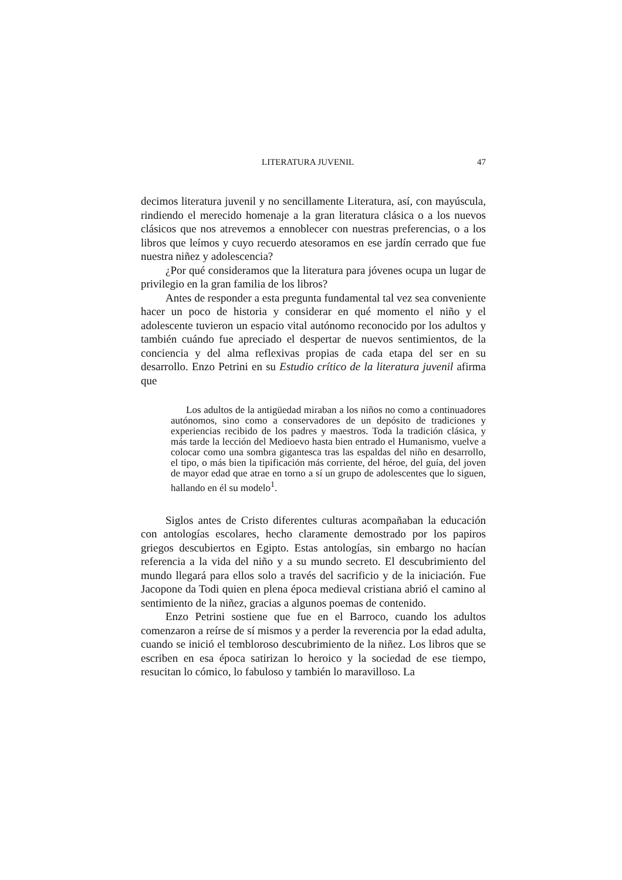LITERATURA JUVENIL 47
decimos literatura juvenil y no sencillamente Literatura, así, con mayúscula, rindiendo el merecido homenaje a la gran literatura clásica o a los nuevos clásicos que nos atrevemos a ennoblecer con nuestras preferencias, o a los libros que leímos y cuyo recuerdo atesoramos en ese jardín cerrado que fue nuestra niñez y adolescencia?
¿Por qué consideramos que la literatura para jóvenes ocupa un lugar de privilegio en la gran familia de los libros?
Antes de responder a esta pregunta fundamental tal vez sea conveniente hacer un poco de historia y considerar en qué momento el niño y el adolescente tuvieron un espacio vital autónomo reconocido por los adultos y también cuándo fue apreciado el despertar de nuevos sentimientos, de la conciencia y del alma reflexivas propias de cada etapa del ser en su desarrollo. Enzo Petrini en su Estudio crítico de la literatura juvenil afirma que
Los adultos de la antigüedad miraban a los niños no como a continuadores autónomos, sino como a conservadores de un depósito de tradiciones y experiencias recibido de los padres y maestros. Toda la tradición clásica, y más tarde la lección del Medioevo hasta bien entrado el Humanismo, vuelve a colocar como una sombra gigantesca tras las espaldas del niño en desarrollo, el tipo, o más bien la tipificación más corriente, del héroe, del guía, del joven de mayor edad que atrae en torno a sí un grupo de adolescentes que lo siguen, hallando en él su modelo<sup>1</sup>.
Siglos antes de Cristo diferentes culturas acompañaban la educación con antologías escolares, hecho claramente demostrado por los papiros griegos descubiertos en Egipto. Estas antologías, sin embargo no hacían referencia a la vida del niño y a su mundo secreto. El descubrimiento del mundo llegará para ellos solo a través del sacrificio y de la iniciación. Fue Jacopone da Todi quien en plena época medieval cristiana abrió el camino al sentimiento de la niñez, gracias a algunos poemas de contenido.
Enzo Petrini sostiene que fue en el Barroco, cuando los adultos comenzaron a reírse de sí mismos y a perder la reverencia por la edad adulta, cuando se inició el tembloroso descubrimiento de la niñez. Los libros que se escriben en esa época satirizan lo heroico y la sociedad de ese tiempo, resucitan lo cómico, lo fabuloso y también lo maravilloso. La